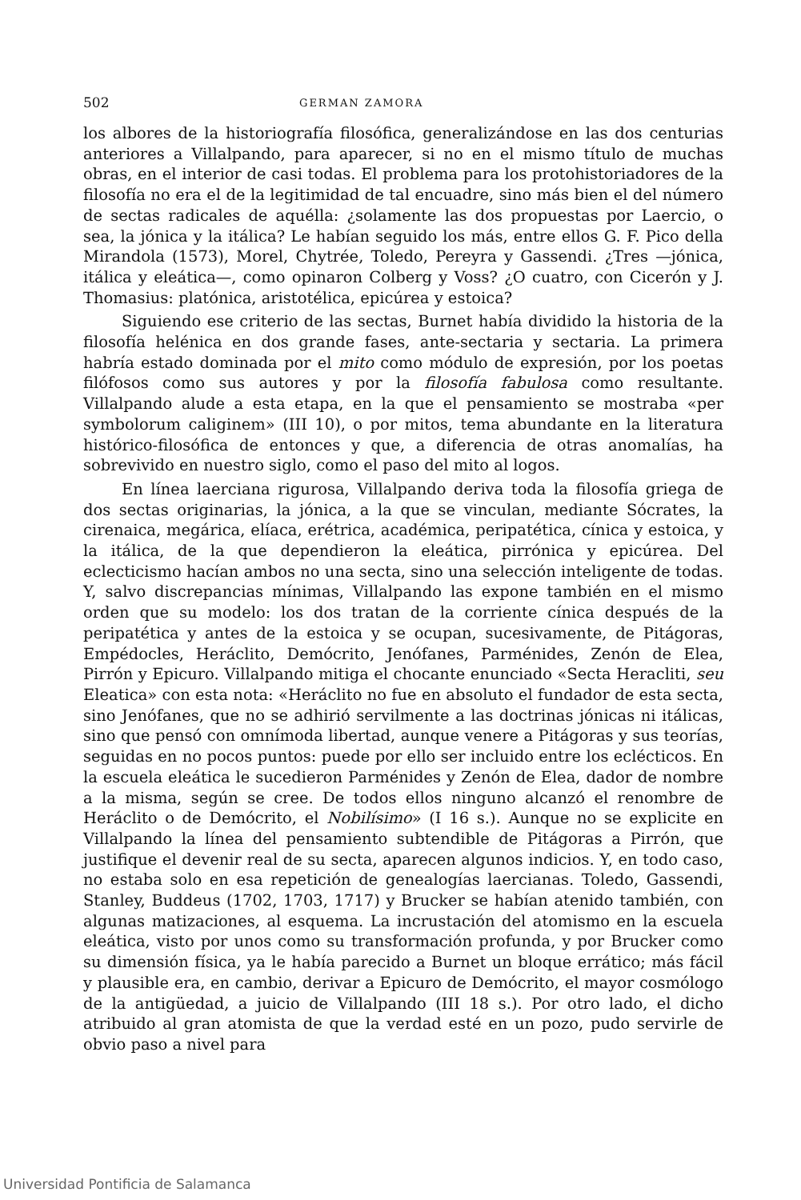502 GERMAN ZAMORA
los albores de la historiografía filosófica, generalizándose en las dos centurias anteriores a Villalpando, para aparecer, si no en el mismo título de muchas obras, en el interior de casi todas. El problema para los protohistoriadores de la filosofía no era el de la legitimidad de tal encuadre, sino más bien el del número de sectas radicales de aquélla: ¿solamente las dos propuestas por Laercio, o sea, la jónica y la itálica? Le habían seguido los más, entre ellos G. F. Pico della Mirandola (1573), Morel, Chytrée, Toledo, Pereyra y Gassendi. ¿Tres —jónica, itálica y eleática—, como opinaron Colberg y Voss? ¿O cuatro, con Cicerón y J. Thomasius: platónica, aristotélica, epicúrea y estoica?
Siguiendo ese criterio de las sectas, Burnet había dividido la historia de la filosofía helénica en dos grande fases, ante-sectaria y sectaria. La primera habría estado dominada por el mito como módulo de expresión, por los poetas filófosos como sus autores y por la filosofía fabulosa como resultante. Villalpando alude a esta etapa, en la que el pensamiento se mostraba «per symbolorum caliginem» (III 10), o por mitos, tema abundante en la literatura histórico-filosófica de entonces y que, a diferencia de otras anomalías, ha sobrevivido en nuestro siglo, como el paso del mito al logos.
En línea laerciana rigurosa, Villalpando deriva toda la filosofía griega de dos sectas originarias, la jónica, a la que se vinculan, mediante Sócrates, la cirenaica, megárica, elíaca, erétrica, académica, peripatética, cínica y estoica, y la itálica, de la que dependieron la eleática, pirrónica y epicúrea. Del eclecticismo hacían ambos no una secta, sino una selección inteligente de todas. Y, salvo discrepancias mínimas, Villalpando las expone también en el mismo orden que su modelo: los dos tratan de la corriente cínica después de la peripatética y antes de la estoica y se ocupan, sucesivamente, de Pitágoras, Empédocles, Heráclito, Demócrito, Jenófanes, Parménides, Zenón de Elea, Pirrón y Epicuro. Villalpando mitiga el chocante enunciado «Secta Heracliti, seu Eleatica» con esta nota: «Heráclito no fue en absoluto el fundador de esta secta, sino Jenófanes, que no se adhirió servilmente a las doctrinas jónicas ni itálicas, sino que pensó con omnímoda libertad, aunque venere a Pitágoras y sus teorías, seguidas en no pocos puntos: puede por ello ser incluido entre los eclécticos. En la escuela eleática le sucedieron Parménides y Zenón de Elea, dador de nombre a la misma, según se cree. De todos ellos ninguno alcanzó el renombre de Heráclito o de Demócrito, el Nobilísimo» (I 16 s.). Aunque no se explicite en Villalpando la línea del pensamiento subtendible de Pitágoras a Pirrón, que justifique el devenir real de su secta, aparecen algunos indicios. Y, en todo caso, no estaba solo en esa repetición de genealogías laercianas. Toledo, Gassendi, Stanley, Buddeus (1702, 1703, 1717) y Brucker se habían atenido también, con algunas matizaciones, al esquema. La incrustación del atomismo en la escuela eleática, visto por unos como su transformación profunda, y por Brucker como su dimensión física, ya le había parecido a Burnet un bloque errático; más fácil y plausible era, en cambio, derivar a Epicuro de Demócrito, el mayor cosmólogo de la antigüedad, a juicio de Villalpando (III 18 s.). Por otro lado, el dicho atribuido al gran atomista de que la verdad esté en un pozo, pudo servirle de obvio paso a nivel para
Universidad Pontificia de Salamanca